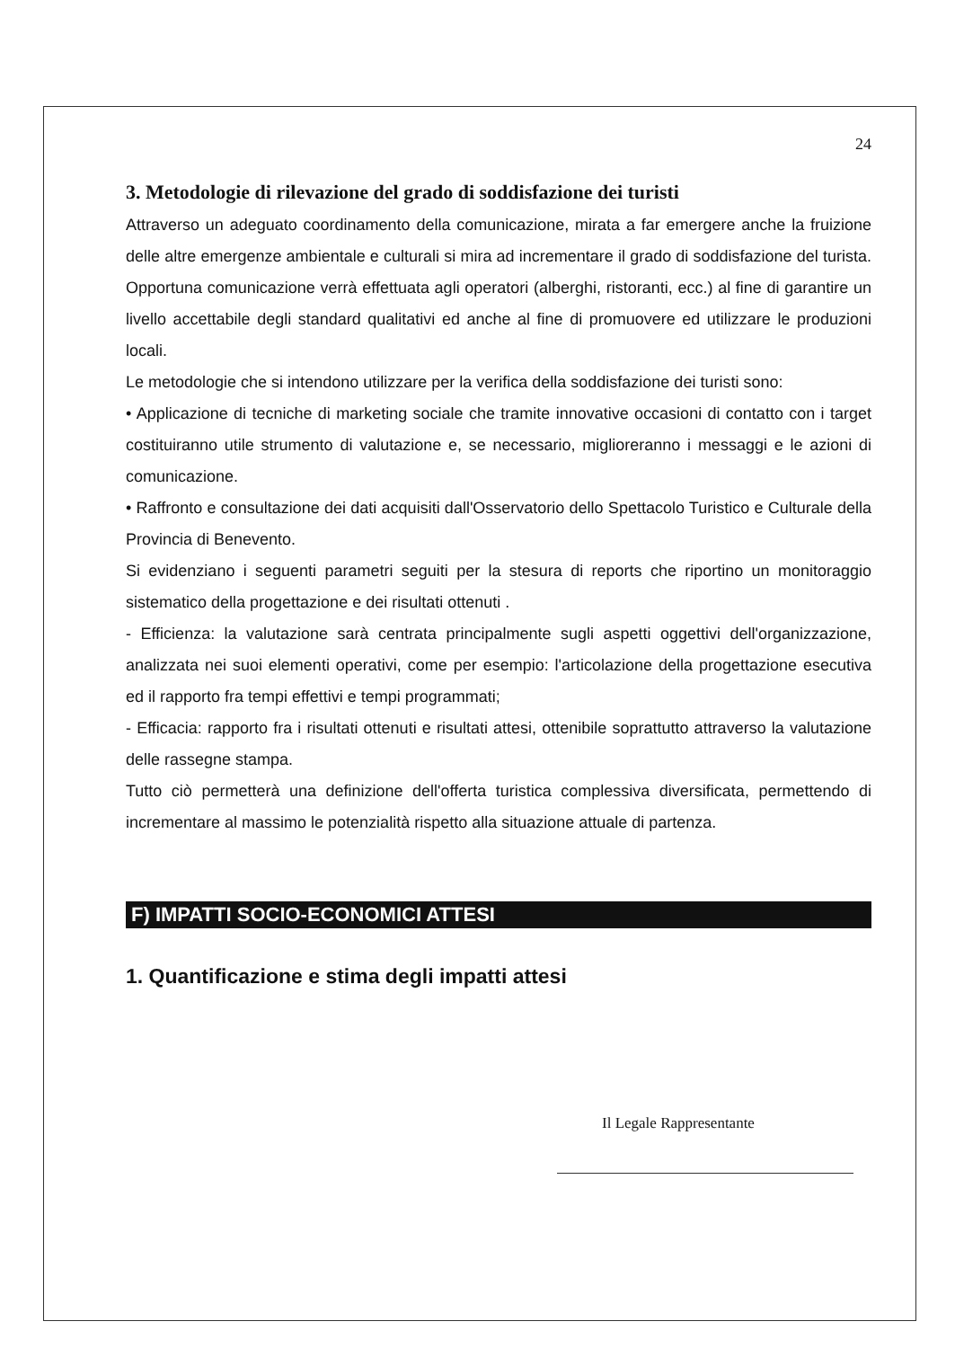24
3. Metodologie di rilevazione del grado di soddisfazione dei turisti
Attraverso un adeguato coordinamento della comunicazione, mirata a far emergere anche la fruizione delle altre emergenze ambientale e culturali si mira ad incrementare il grado di soddisfazione del turista. Opportuna comunicazione verrà effettuata agli operatori (alberghi, ristoranti, ecc.) al fine di garantire un livello accettabile degli standard qualitativi ed anche al fine di promuovere ed utilizzare le produzioni locali.
Le metodologie che si intendono utilizzare per la verifica della soddisfazione dei turisti sono:
• Applicazione di tecniche di marketing sociale che tramite innovative occasioni di contatto con i target costituiranno utile strumento di valutazione e, se necessario, miglioreranno i messaggi e le azioni di comunicazione.
• Raffronto e consultazione dei dati acquisiti dall'Osservatorio dello Spettacolo Turistico e Culturale della Provincia di Benevento.
Si evidenziano i seguenti parametri seguiti per la stesura di reports che riportino un monitoraggio sistematico della progettazione e dei risultati ottenuti .
- Efficienza: la valutazione sarà centrata principalmente sugli aspetti oggettivi dell'organizzazione, analizzata nei suoi elementi operativi, come per esempio: l'articolazione della progettazione esecutiva ed il rapporto fra tempi effettivi e tempi programmati;
- Efficacia: rapporto fra i risultati ottenuti e risultati attesi, ottenibile soprattutto attraverso la valutazione delle rassegne stampa.
Tutto ciò permetterà una definizione dell'offerta turistica complessiva diversificata, permettendo di incrementare al massimo le potenzialità rispetto alla situazione attuale di partenza.
F) IMPATTI SOCIO-ECONOMICI ATTESI
1. Quantificazione e stima degli impatti attesi
Il Legale Rappresentante